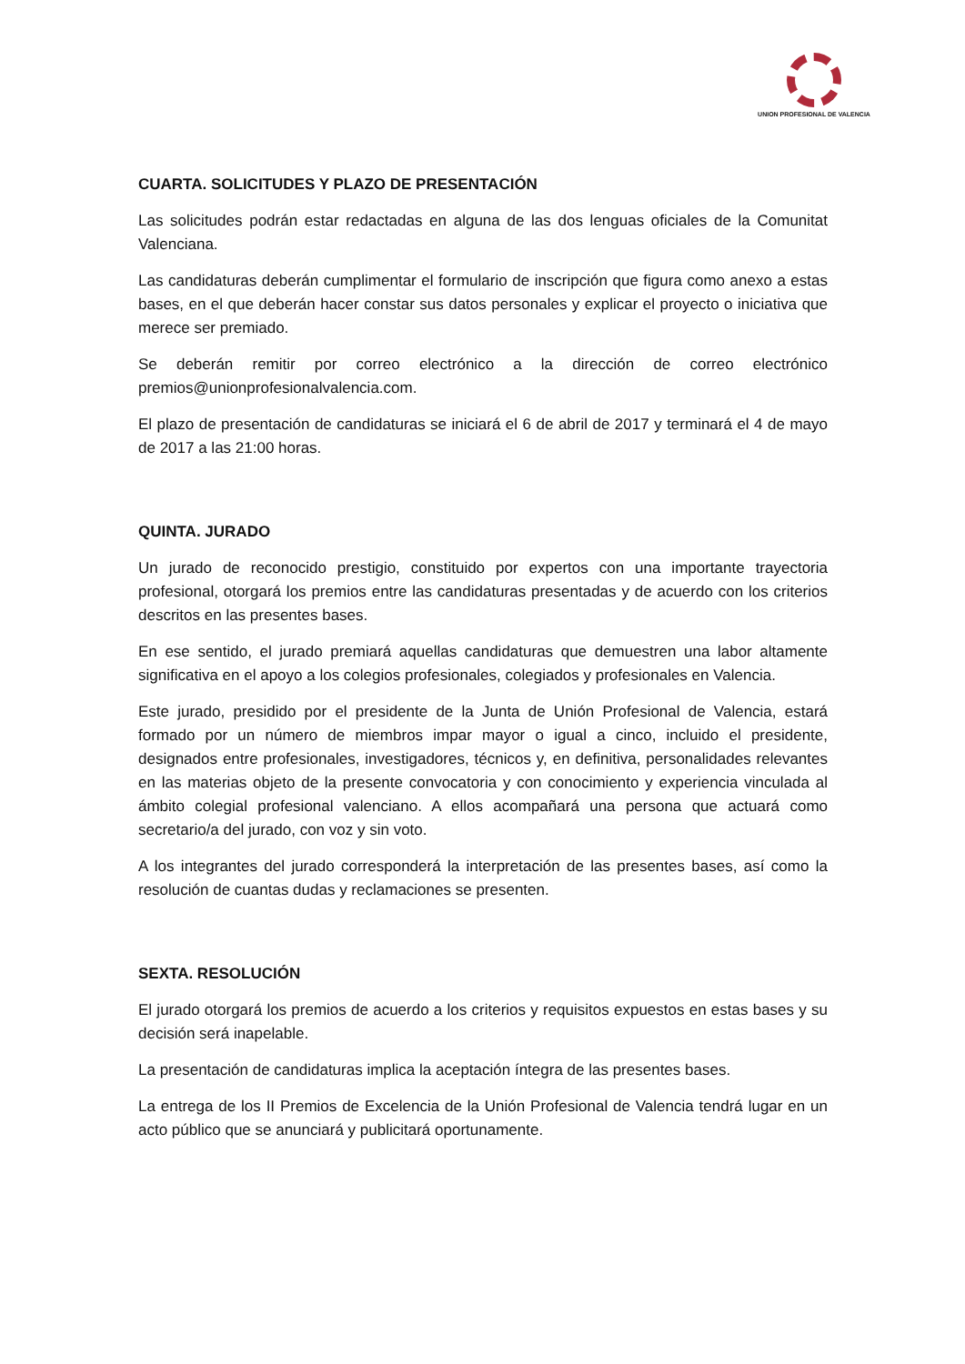UNION PROFESIONAL DE VALENCIA
CUARTA. SOLICITUDES Y PLAZO DE PRESENTACIÓN
Las solicitudes podrán estar redactadas en alguna de las dos lenguas oficiales de la Comunitat Valenciana.
Las candidaturas deberán cumplimentar el formulario de inscripción que figura como anexo a estas bases, en el que deberán hacer constar sus datos personales y explicar el proyecto o iniciativa que merece ser premiado.
Se deberán remitir por correo electrónico a la dirección de correo electrónico premios@unionprofesionalvalencia.com.
El plazo de presentación de candidaturas se iniciará el 6 de abril de 2017 y terminará el 4 de mayo de 2017 a las 21:00 horas.
QUINTA. JURADO
Un jurado de reconocido prestigio, constituido por expertos con una importante trayectoria profesional, otorgará los premios entre las candidaturas presentadas y de acuerdo con los criterios descritos en las presentes bases.
En ese sentido, el jurado premiará aquellas candidaturas que demuestren una labor altamente significativa en el apoyo a los colegios profesionales, colegiados y profesionales en Valencia.
Este jurado, presidido por el presidente de la Junta de Unión Profesional de Valencia, estará formado por un número de miembros impar mayor o igual a cinco, incluido el presidente, designados entre profesionales, investigadores, técnicos y, en definitiva, personalidades relevantes en las materias objeto de la presente convocatoria y con conocimiento y experiencia vinculada al ámbito colegial profesional valenciano. A ellos acompañará una persona que actuará como secretario/a del jurado, con voz y sin voto.
A los integrantes del jurado corresponderá la interpretación de las presentes bases, así como la resolución de cuantas dudas y reclamaciones se presenten.
SEXTA. RESOLUCIÓN
El jurado otorgará los premios de acuerdo a los criterios y requisitos expuestos en estas bases y su decisión será inapelable.
La presentación de candidaturas implica la aceptación íntegra de las presentes bases.
La entrega de los II Premios de Excelencia de la Unión Profesional de Valencia tendrá lugar en un acto público que se anunciará y publicitará oportunamente.